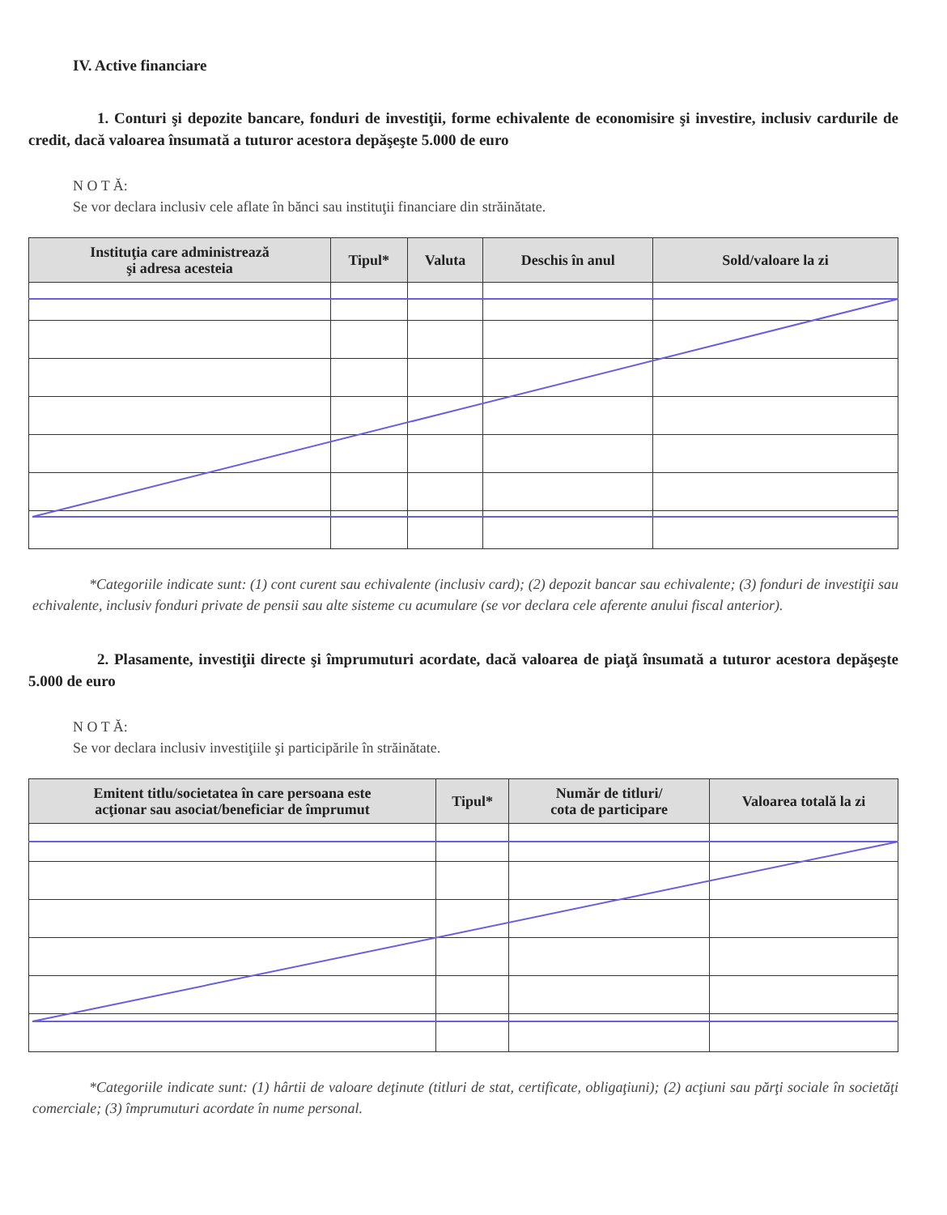IV. Active financiare
1. Conturi şi depozite bancare, fonduri de investiţii, forme echivalente de economisire şi investire, inclusiv cardurile de credit, dacă valoarea însumată a tuturor acestora depăşeşte 5.000 de euro
N O T Ă:
Se vor declara inclusiv cele aflate în bănci sau instituţii financiare din străinătate.
| Instituţia care administrează şi adresa acesteia | Tipul* | Valuta | Deschis în anul | Sold/valoare la zi |
| --- | --- | --- | --- | --- |
*Categoriile indicate sunt: (1) cont curent sau echivalente (inclusiv card); (2) depozit bancar sau echivalente; (3) fonduri de investiţii sau echivalente, inclusiv fonduri private de pensii sau alte sisteme cu acumulare (se vor declara cele aferente anului fiscal anterior).
2. Plasamente, investiţii directe şi împrumuturi acordate, dacă valoarea de piaţă însumată a tuturor acestora depăşeşte 5.000 de euro
N O T Ă:
Se vor declara inclusiv investiţiile şi participările în străinătate.
| Emitent titlu/societatea în care persoana este acţionar sau asociat/beneficiar de împrumut | Tipul* | Număr de titluri/ cota de participare | Valoarea totală la zi |
| --- | --- | --- | --- |
*Categoriile indicate sunt: (1) hârtii de valoare deţinute (titluri de stat, certificate, obligaţiuni); (2) acţiuni sau părţi sociale în societăţi comerciale; (3) împrumuturi acordate în nume personal.